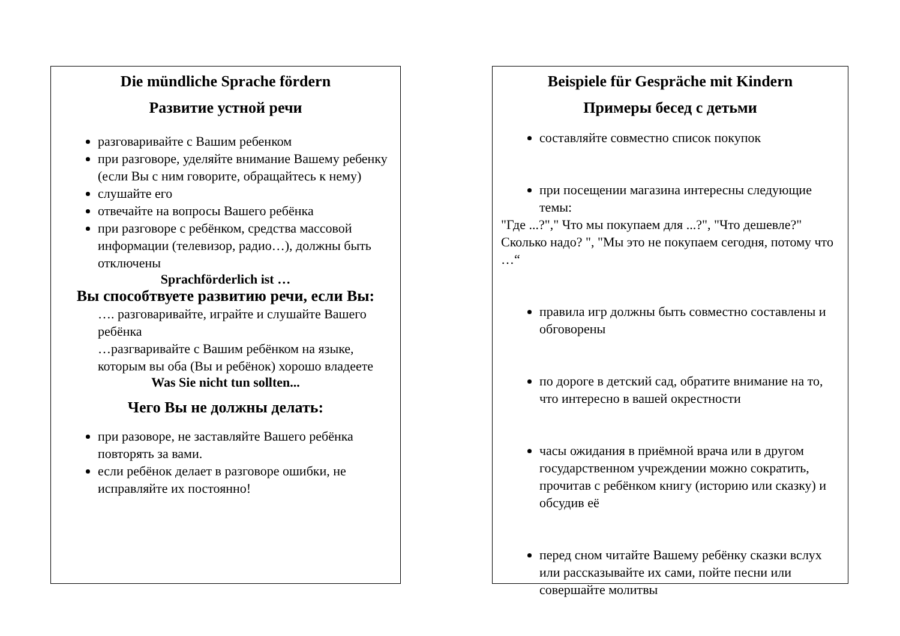Die mündliche Sprache fördern
Развитие устной речи
разговаривайте с Вашим ребенком
при разговоре, уделяйте внимание Вашему ребенку (если Вы с ним говорите, обращайтесь к нему)
слушайте его
отвечайте на вопросы Вашего ребёнка
при разговоре с ребёнком, средства массовой информации (телевизор, радио…), должны быть отключены
Sprachförderlich ist …
Вы способтвуете развитию речи, если Вы:
…. разговаривайте, играйте и слушайте Вашего ребёнка
…разгваривайте с Вашим ребёнком на языке, которым вы оба (Вы и ребёнок) хорошо владеете
Was Sie nicht tun sollten...
Чего Вы не должны делать:
при разоворе, не заставляйте Вашего ребёнка повторять за вами.
если ребёнок делает в разговоре ошибки, не исправляйте их постоянно!
Beispiele für Gespräche mit Kindern
Примеры бесед с детьми
составляйте совместно список покупок
при посещении магазина интересны следующие темы:
"Где ...?"," Что мы покупаем для ...?", "Что дешевле?" Сколько надо? ", "Мы это не покупаем сегодня, потому что …“
правила игр должны быть совместно составлены и обговорены
по дороге в детский сад, обратите внимание на то, что интересно в вашей окрестности
часы ожидания в приёмной врача или в другом государственном учреждении можно сократить, прочитав с ребёнком книгу (историю или сказку) и обсудив её
перед сном читайте Вашему ребёнку сказки вслух или рассказывайте их сами, пойте песни или совершайте молитвы